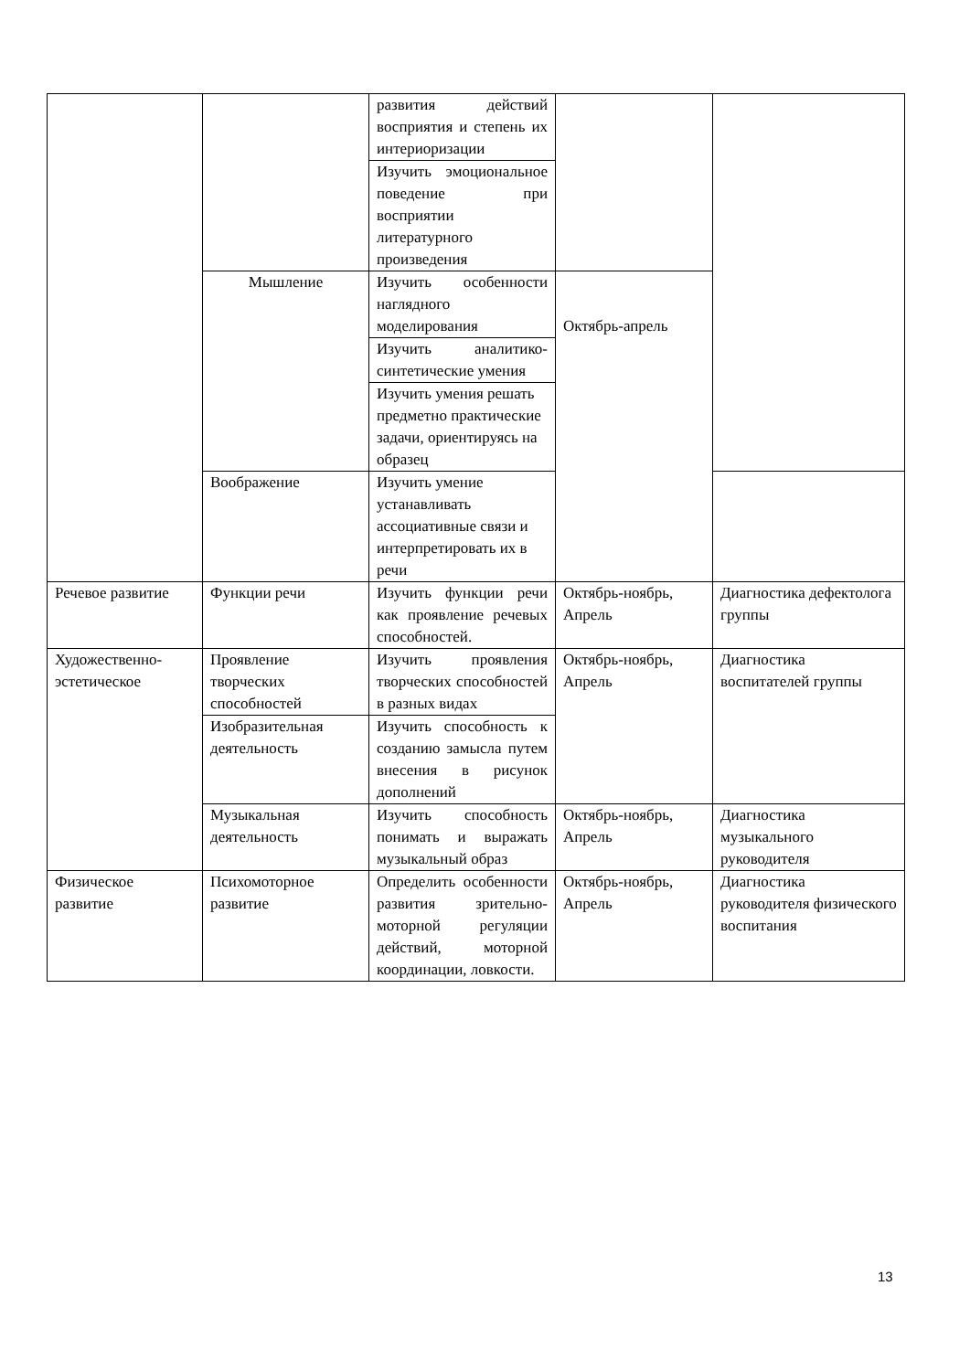| | | развития действий восприятия и степень их интериоризации | | |
| | | Изучить эмоциональное поведение при восприятии литературного произведения | | |
| | Мышление | Изучить особенности наглядного моделирования | Октябрь-апрель | |
| | | Изучить аналитико-синтетические умения | | |
| | | Изучить умения решать предметно практические задачи, ориентируясь на образец | | |
| | Воображение | Изучить умение устанавливать ассоциативные связи и интерпретировать их в речи | | |
| Речевое развитие | Функции речи | Изучить функции речи как проявление речевых способностей. | Октябрь-ноябрь, Апрель | Диагностика дефектолога группы |
| Художественно-эстетическое | Проявление творческих способностей | Изучить проявления творческих способностей в разных видах | Октябрь-ноябрь, Апрель | Диагностика воспитателей группы |
| | Изобразительная деятельность | Изучить способность к созданию замысла путем внесения в рисунок дополнений | | |
| | Музыкальная деятельность | Изучить способность понимать и выражать музыкальный образ | Октябрь-ноябрь, Апрель | Диагностика музыкального руководителя |
| Физическое развитие | Психомоторное развитие | Определить особенности развития зрительно-моторной регуляции действий, моторной координации, ловкости. | Октябрь-ноябрь, Апрель | Диагностика руководителя физического воспитания |
13